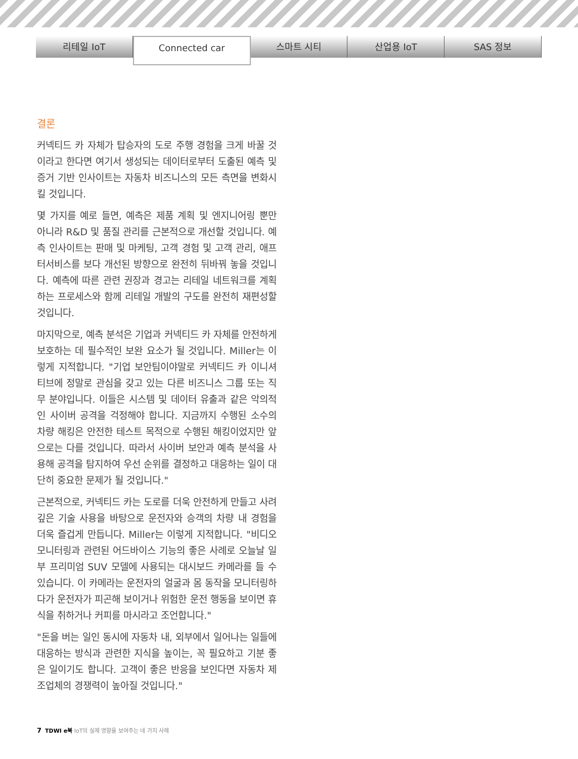리테일 IoT
Connected car
스마트 시티 산업용 IoT SAS 정보
결론
커넥티드 카 자체가 탑승자의 도로 주행 경험을 크게 바꿀 것이라고 한다면 여기서 생성되는 데이터로부터 도출된 예측 및 증거 기반 인사이트는 자동차 비즈니스의 모든 측면을 변화시킬 것입니다.
몇 가지를 예로 들면, 예측은 제품 계획 및 엔지니어링 뿐만 아니라 R&D 및 품질 관리를 근본적으로 개선할 것입니다. 예측 인사이트는 판매 및 마케팅, 고객 경험 및 고객 관리, 애프터서비스를 보다 개선된 방향으로 완전히 뒤바꿔 놓을 것입니다. 예측에 따른 관련 권장과 경고는 리테일 네트워크를 계획하는 프로세스와 함께 리테일 개발의 구도를 완전히 재편성할 것입니다.
마지막으로, 예측 분석은 기업과 커넥티드 카 자체를 안전하게 보호하는 데 필수적인 보완 요소가 될 것입니다. Miller는 이렇게 지적합니다. "기업 보안팀이야말로 커넥티드 카 이니셔티브에 정말로 관심을 갖고 있는 다른 비즈니스 그룹 또는 직무 분야입니다. 이들은 시스템 및 데이터 유출과 같은 악의적인 사이버 공격을 걱정해야 합니다. 지금까지 수행된 소수의 차량 해킹은 안전한 테스트 목적으로 수행된 해킹이었지만 앞으로는 다를 것입니다. 따라서 사이버 보안과 예측 분석을 사용해 공격을 탐지하여 우선 순위를 결정하고 대응하는 일이 대단히 중요한 문제가 될 것입니다."
근본적으로, 커넥티드 카는 도로를 더욱 안전하게 만들고 사려 깊은 기술 사용을 바탕으로 운전자와 승객의 차량 내 경험을 더욱 즐겁게 만듭니다. Miller는 이렇게 지적합니다. "비디오 모니터링과 관련된 어드바이스 기능의 좋은 사례로 오늘날 일부 프리미엄 SUV 모델에 사용되는 대시보드 카메라를 들 수 있습니다. 이 카메라는 운전자의 얼굴과 몸 동작을 모니터링하다가 운전자가 피곤해 보이거나 위험한 운전 행동을 보이면 휴식을 취하거나 커피를 마시라고 조언합니다."
"돈을 버는 일인 동시에 자동차 내, 외부에서 일어나는 일들에 대응하는 방식과 관련한 지식을 높이는, 꼭 필요하고 기분 좋은 일이기도 합니다. 고객이 좋은 반응을 보인다면 자동차 제조업체의 경쟁력이 높아질 것입니다."
7 TDWI e북 IoT의 실제 영향을 보여주는 네 가지 사례